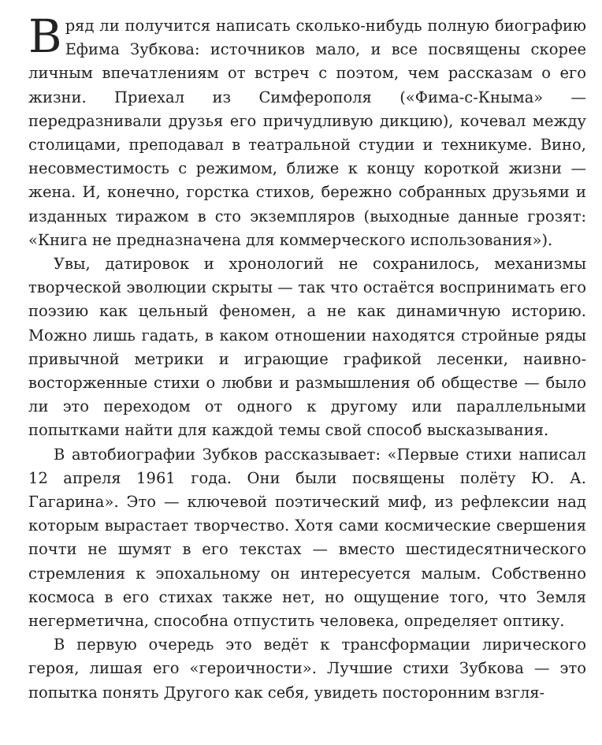Вряд ли получится написать сколько-нибудь полную биографию Ефима Зубкова: источников мало, и все посвящены скорее личным впечатлениям от встреч с поэтом, чем рассказам о его жизни. Приехал из Симферополя («Фима-с-Кныма» — передразнивали друзья его причудливую дикцию), кочевал между столицами, преподавал в театральной студии и техникуме. Вино, несовместимость с режимом, ближе к концу короткой жизни — жена. И, конечно, горстка стихов, бережно собранных друзьями и изданных тиражом в сто экземпляров (выходные данные грозят: «Книга не предназначена для коммерческого использования»).
Увы, датировок и хронологий не сохранилось, механизмы творческой эволюции скрыты — так что остаётся воспринимать его поэзию как цельный феномен, а не как динамичную историю. Можно лишь гадать, в каком отношении находятся стройные ряды привычной метрики и играющие графикой лесенки, наивно-восторженные стихи о любви и размышления об обществе — было ли это переходом от одного к другому или параллельными попытками найти для каждой темы свой способ высказывания.
В автобиографии Зубков рассказывает: «Первые стихи написал 12 апреля 1961 года. Они были посвящены полёту Ю. А. Гагарина». Это — ключевой поэтический миф, из рефлексии над которым вырастает творчество. Хотя сами космические свершения почти не шумят в его текстах — вместо шестидесятнического стремления к эпохальному он интересуется малым. Собственно космоса в его стихах также нет, но ощущение того, что Земля негерметична, способна отпустить человека, определяет оптику.
В первую очередь это ведёт к трансформации лирического героя, лишая его «героичности». Лучшие стихи Зубкова — это попытка понять Другого как себя, увидеть посторонним взгля-